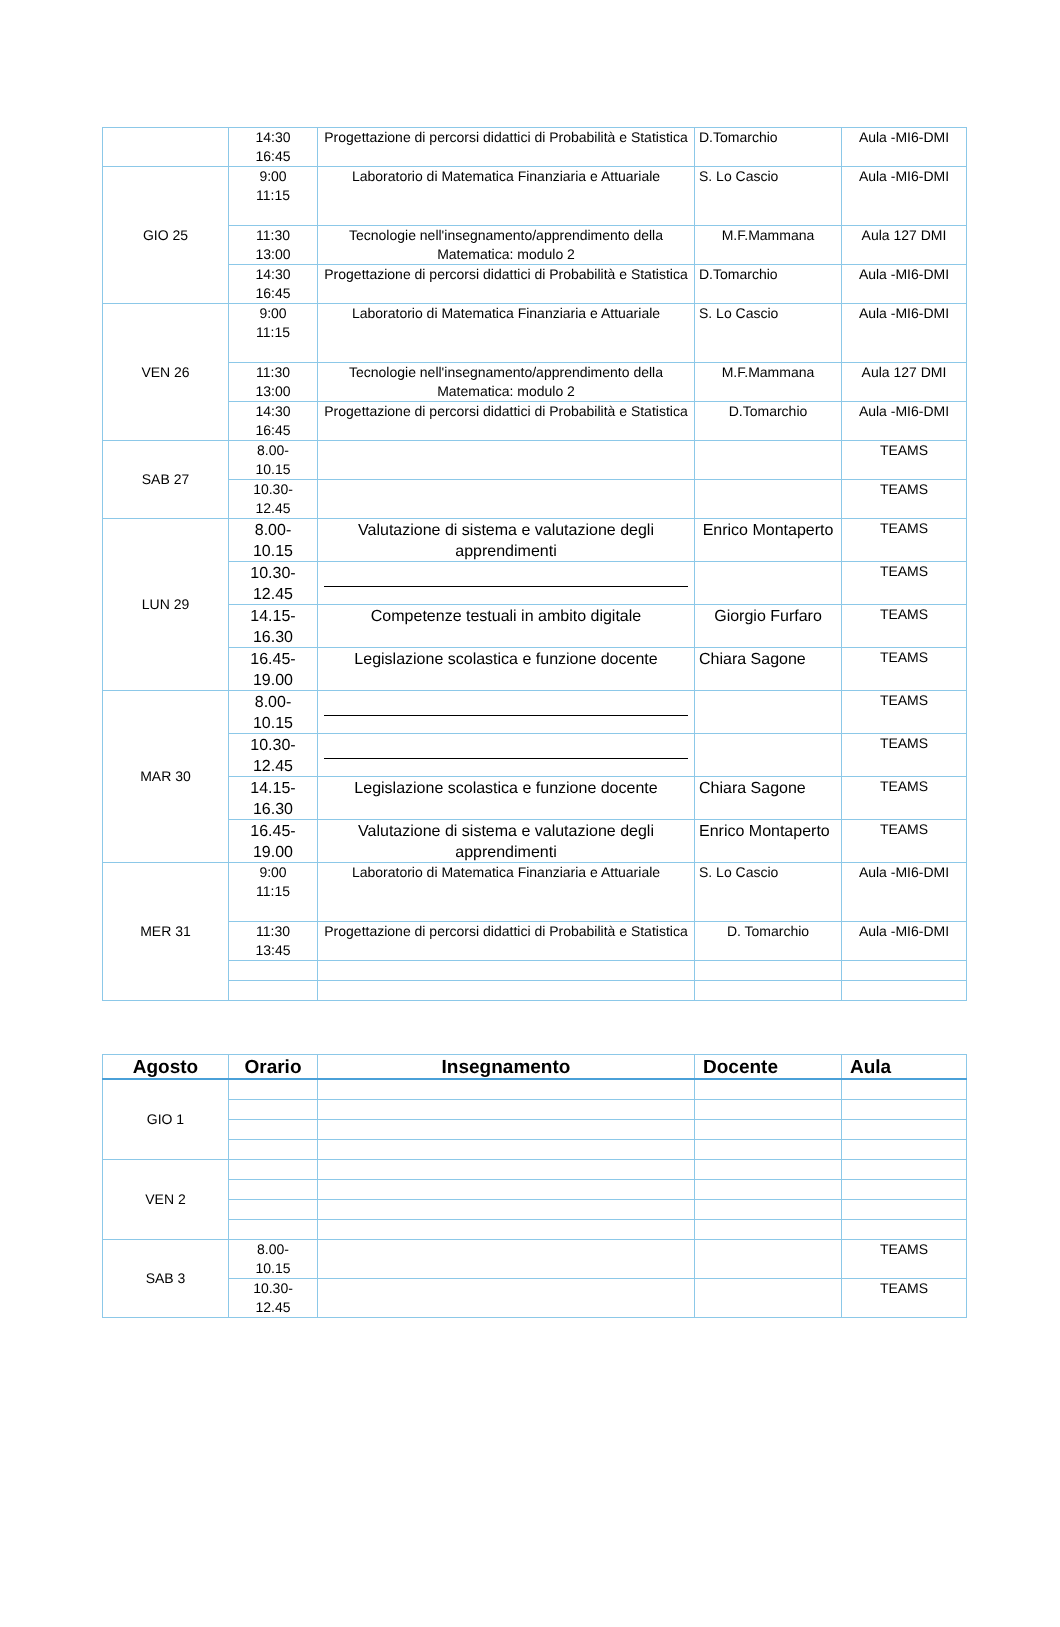| | 14:30 16:45 | Progettazione di percorsi didattici di Probabilità e Statistica | D.Tomarchio | Aula -MI6-DMI |
| GIO 25 | 9:00 11:15 | Laboratorio di Matematica Finanziaria e Attuariale | S. Lo Cascio | Aula -MI6-DMI |
| | 11:30 13:00 | Tecnologie nell'insegnamento/apprendimento della Matematica: modulo 2 | M.F.Mammana | Aula 127 DMI |
| | 14:30 16:45 | Progettazione di percorsi didattici di Probabilità e Statistica | D.Tomarchio | Aula -MI6-DMI |
| VEN 26 | 9:00 11:15 | Laboratorio di Matematica Finanziaria e Attuariale | S. Lo Cascio | Aula -MI6-DMI |
| | 11:30 13:00 | Tecnologie nell'insegnamento/apprendimento della Matematica: modulo 2 | M.F.Mammana | Aula 127 DMI |
| | 14:30 16:45 | Progettazione di percorsi didattici di Probabilità e Statistica | D.Tomarchio | Aula -MI6-DMI |
| SAB 27 | 8.00- 10.15 | | | TEAMS |
| | 10.30- 12.45 | | | TEAMS |
| LUN 29 | 8.00- 10.15 | Valutazione di sistema e valutazione degli apprendimenti | Enrico Montaperto | TEAMS |
| | 10.30- 12.45 | | | TEAMS |
| | 14.15- 16.30 | Competenze testuali in ambito digitale | Giorgio Furfaro | TEAMS |
| | 16.45- 19.00 | Legislazione scolastica e funzione docente | Chiara Sagone | TEAMS |
| MAR 30 | 8.00- 10.15 | | | TEAMS |
| | 10.30- 12.45 | | | TEAMS |
| | 14.15- 16.30 | Legislazione scolastica e funzione docente | Chiara Sagone | TEAMS |
| | 16.45- 19.00 | Valutazione di sistema e valutazione degli apprendimenti | Enrico Montaperto | TEAMS |
| MER 31 | 9:00 11:15 | Laboratorio di Matematica Finanziaria e Attuariale | S. Lo Cascio | Aula -MI6-DMI |
| | 11:30 13:45 | Progettazione di percorsi didattici di Probabilità e Statistica | D. Tomarchio | Aula -MI6-DMI |
| Agosto | Orario | Insegnamento | Docente | Aula |
| --- | --- | --- | --- | --- |
| GIO 1 | | | | |
| VEN 2 | | | | |
| SAB 3 | 8.00- 10.15 | | | TEAMS |
| | 10.30- 12.45 | | | TEAMS |